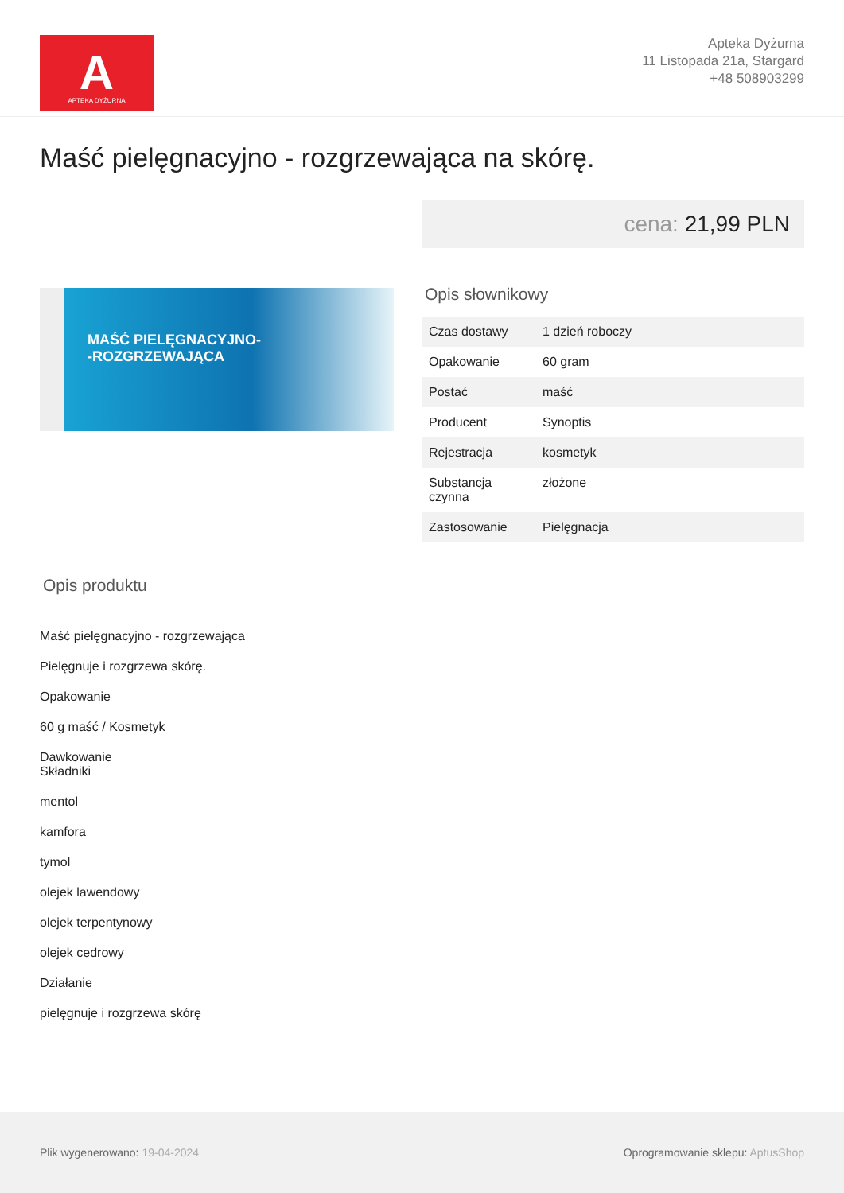A
APTEKA DYŻURNA
Apteka Dyżurna
11 Listopada 21a, Stargard
+48 508903299
Maść pielęgnacyjno - rozgrzewająca na skórę.
MAŚĆ PIELĘGNACYJNO-
-ROZGRZEWAJĄCA
cena: 21,99 PLN
Opis słownikowy
| Czas dostawy | 1 dzień roboczy |
| Opakowanie | 60 gram |
| Postać | maść |
| Producent | Synoptis |
| Rejestracja | kosmetyk |
| Substancja czynna | złożone |
| Zastosowanie | Pielęgnacja |
Opis produktu
Maść pielęgnacyjno - rozgrzewająca
Pielęgnuje i rozgrzewa skórę.
Opakowanie
60 g maść / Kosmetyk
Dawkowanie
Składniki
mentol
kamfora
tymol
olejek lawendowy
olejek terpentynowy
olejek cedrowy
Działanie
pielęgnuje i rozgrzewa skórę
Plik wygenerowano: 19-04-2024
Oprogramowanie sklepu: AptusShop